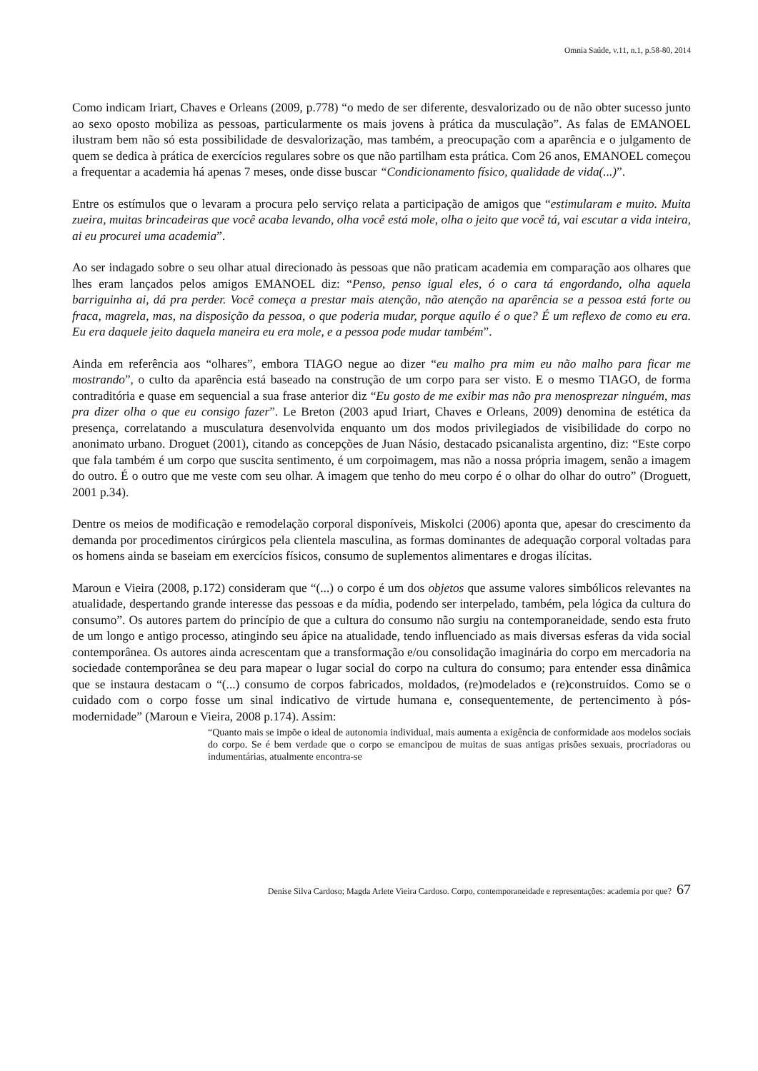Omnia Saúde, v.11, n.1, p.58-80, 2014
Como indicam Iriart, Chaves e Orleans (2009, p.778) “o medo de ser diferente, desvalorizado ou de não obter sucesso junto ao sexo oposto mobiliza as pessoas, particularmente os mais jovens à prática da musculação”. As falas de EMANOEL ilustram bem não só esta possibilidade de desvalorização, mas também, a preocupação com a aparência e o julgamento de quem se dedica à prática de exercícios regulares sobre os que não partilham esta prática. Com 26 anos, EMANOEL começou a frequentar a academia há apenas 7 meses, onde disse buscar “Condicionamento físico, qualidade de vida(...)”.
Entre os estímulos que o levaram a procura pelo serviço relata a participação de amigos que “estimularam e muito. Muita zueira, muitas brincadeiras que você acaba levando, olha você está mole, olha o jeito que você tá, vai escutar a vida inteira, ai eu procurei uma academia”.
Ao ser indagado sobre o seu olhar atual direcionado às pessoas que não praticam academia em comparação aos olhares que lhes eram lançados pelos amigos EMANOEL diz: “Penso, penso igual eles, ó o cara tá engordando, olha aquela barriguinha ai, dá pra perder. Você começa a prestar mais atenção, não atenção na aparência se a pessoa está forte ou fraca, magrela, mas, na disposição da pessoa, o que poderia mudar, porque aquilo é o que? É um reflexo de como eu era. Eu era daquele jeito daquela maneira eu era mole, e a pessoa pode mudar também”.
Ainda em referência aos “olhares”, embora TIAGO negue ao dizer “eu malho pra mim eu não malho para ficar me mostrando”, o culto da aparência está baseado na construção de um corpo para ser visto. E o mesmo TIAGO, de forma contraditória e quase em sequencial a sua frase anterior diz “Eu gosto de me exibir mas não pra menosprezar ninguém, mas pra dizer olha o que eu consigo fazer”. Le Breton (2003 apud Iriart, Chaves e Orleans, 2009) denomina de estética da presença, correlatando a musculatura desenvolvida enquanto um dos modos privilegiados de visibilidade do corpo no anonimato urbano. Droguet (2001), citando as concepções de Juan Násio, destacado psicanalista argentino, diz: “Este corpo que fala também é um corpo que suscita sentimento, é um corpoimagem, mas não a nossa própria imagem, senão a imagem do outro. É o outro que me veste com seu olhar. A imagem que tenho do meu corpo é o olhar do olhar do outro” (Droguett, 2001 p.34).
Dentre os meios de modificação e remodelação corporal disponíveis, Miskolci (2006) aponta que, apesar do crescimento da demanda por procedimentos cirúrgicos pela clientela masculina, as formas dominantes de adequação corporal voltadas para os homens ainda se baseiam em exercícios físicos, consumo de suplementos alimentares e drogas ilícitas.
Maroun e Vieira (2008, p.172) consideram que “(...) o corpo é um dos objetos que assume valores simbólicos relevantes na atualidade, despertando grande interesse das pessoas e da mídia, podendo ser interpelado, também, pela lógica da cultura do consumo”. Os autores partem do princípio de que a cultura do consumo não surgiu na contemporaneidade, sendo esta fruto de um longo e antigo processo, atingindo seu ápice na atualidade, tendo influenciado as mais diversas esferas da vida social contemporânea. Os autores ainda acrescentam que a transformação e/ou consolidação imaginária do corpo em mercadoria na sociedade contemporânea se deu para mapear o lugar social do corpo na cultura do consumo; para entender essa dinâmica que se instaura destacam o “(...) consumo de corpos fabricados, moldados, (re)modelados e (re)construídos. Como se o cuidado com o corpo fosse um sinal indicativo de virtude humana e, consequentemente, de pertencimento à pós-modernidade” (Maroun e Vieira, 2008 p.174). Assim:
“Quanto mais se impõe o ideal de autonomia individual, mais aumenta a exigência de conformidade aos modelos sociais do corpo. Se é bem verdade que o corpo se emancipou de muitas de suas antigas prisões sexuais, procriadoras ou indumentárias, atualmente encontra-se
Denise Silva Cardoso; Magda Arlete Vieira Cardoso. Corpo, contemporaneidade e representações: academia por que? 67